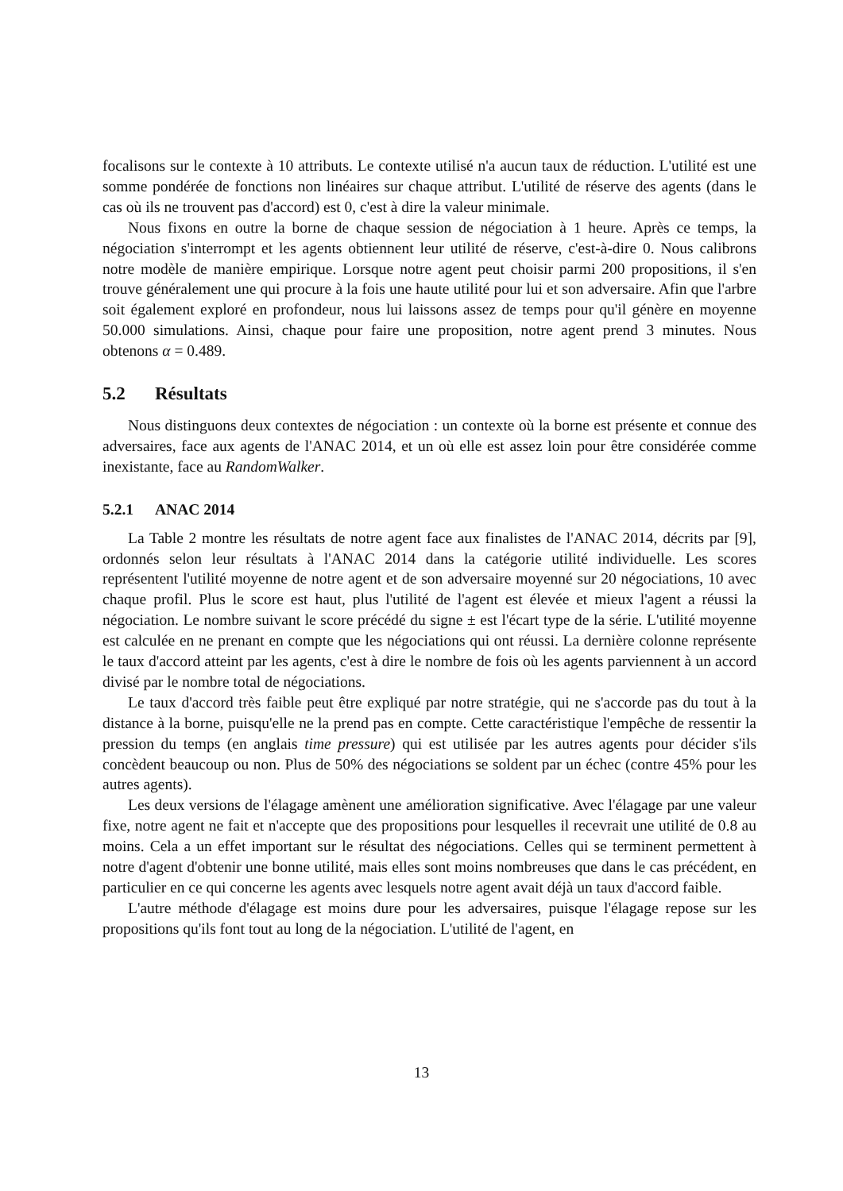focalisons sur le contexte à 10 attributs. Le contexte utilisé n'a aucun taux de réduction. L'utilité est une somme pondérée de fonctions non linéaires sur chaque attribut. L'utilité de réserve des agents (dans le cas où ils ne trouvent pas d'accord) est 0, c'est à dire la valeur minimale.
Nous fixons en outre la borne de chaque session de négociation à 1 heure. Après ce temps, la négociation s'interrompt et les agents obtiennent leur utilité de réserve, c'est-à-dire 0. Nous calibrons notre modèle de manière empirique. Lorsque notre agent peut choisir parmi 200 propositions, il s'en trouve généralement une qui procure à la fois une haute utilité pour lui et son adversaire. Afin que l'arbre soit également exploré en profondeur, nous lui laissons assez de temps pour qu'il génère en moyenne 50.000 simulations. Ainsi, chaque pour faire une proposition, notre agent prend 3 minutes. Nous obtenons α = 0.489.
5.2 Résultats
Nous distinguons deux contextes de négociation : un contexte où la borne est présente et connue des adversaires, face aux agents de l'ANAC 2014, et un où elle est assez loin pour être considérée comme inexistante, face au RandomWalker.
5.2.1 ANAC 2014
La Table 2 montre les résultats de notre agent face aux finalistes de l'ANAC 2014, décrits par [9], ordonnés selon leur résultats à l'ANAC 2014 dans la catégorie utilité individuelle. Les scores représentent l'utilité moyenne de notre agent et de son adversaire moyenné sur 20 négociations, 10 avec chaque profil. Plus le score est haut, plus l'utilité de l'agent est élevée et mieux l'agent a réussi la négociation. Le nombre suivant le score précédé du signe ± est l'écart type de la série. L'utilité moyenne est calculée en ne prenant en compte que les négociations qui ont réussi. La dernière colonne représente le taux d'accord atteint par les agents, c'est à dire le nombre de fois où les agents parviennent à un accord divisé par le nombre total de négociations.
Le taux d'accord très faible peut être expliqué par notre stratégie, qui ne s'accorde pas du tout à la distance à la borne, puisqu'elle ne la prend pas en compte. Cette caractéristique l'empêche de ressentir la pression du temps (en anglais time pressure) qui est utilisée par les autres agents pour décider s'ils concèdent beaucoup ou non. Plus de 50% des négociations se soldent par un échec (contre 45% pour les autres agents).
Les deux versions de l'élagage amènent une amélioration significative. Avec l'élagage par une valeur fixe, notre agent ne fait et n'accepte que des propositions pour lesquelles il recevrait une utilité de 0.8 au moins. Cela a un effet important sur le résultat des négociations. Celles qui se terminent permettent à notre d'agent d'obtenir une bonne utilité, mais elles sont moins nombreuses que dans le cas précédent, en particulier en ce qui concerne les agents avec lesquels notre agent avait déjà un taux d'accord faible.
L'autre méthode d'élagage est moins dure pour les adversaires, puisque l'élagage repose sur les propositions qu'ils font tout au long de la négociation. L'utilité de l'agent, en
13